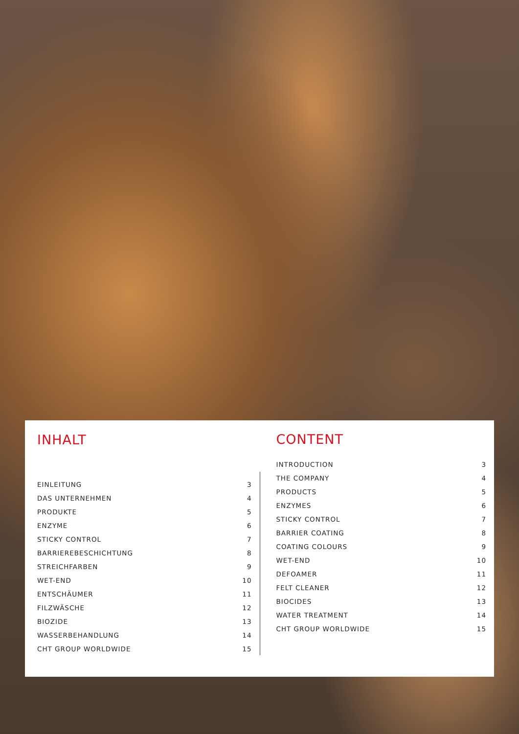INHALT
| EINLEITUNG | 3 |
| DAS UNTERNEHMEN | 4 |
| PRODUKTE | 5 |
| ENZYME | 6 |
| STICKY CONTROL | 7 |
| BARRIEREBESCHICHTUNG | 8 |
| STREICHFARBEN | 9 |
| WET-END | 10 |
| ENTSCHÄUMER | 11 |
| FILZWÄSCHE | 12 |
| BIOZIDE | 13 |
| WASSERBEHANDLUNG | 14 |
| CHT GROUP WORLDWIDE | 15 |
CONTENT
| INTRODUCTION | 3 |
| THE COMPANY | 4 |
| PRODUCTS | 5 |
| ENZYMES | 6 |
| STICKY CONTROL | 7 |
| BARRIER COATING | 8 |
| COATING COLOURS | 9 |
| WET-END | 10 |
| DEFOAMER | 11 |
| FELT CLEANER | 12 |
| BIOCIDES | 13 |
| WATER TREATMENT | 14 |
| CHT GROUP WORLDWIDE | 15 |